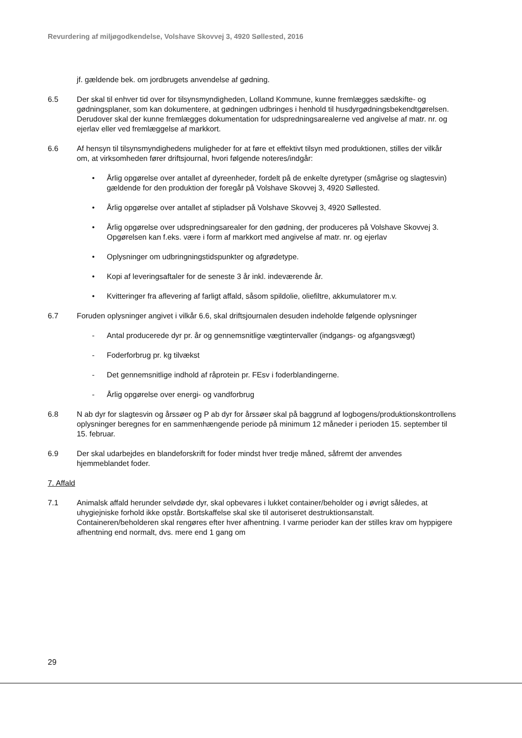Revurdering af miljøgodkendelse, Volshave Skovvej 3, 4920 Søllested, 2016
jf. gældende bek. om jordbrugets anvendelse af gødning.
6.5 Der skal til enhver tid over for tilsynsmyndigheden, Lolland Kommune, kunne fremlægges sædskifte- og gødningsplaner, som kan dokumentere, at gødningen udbringes i henhold til husdyrgødningsbekendtgørelsen. Derudover skal der kunne fremlægges dokumentation for udspredningsarealerne ved angivelse af matr. nr. og ejerlav eller ved fremlæggelse af markkort.
6.6 Af hensyn til tilsynsmyndighedens muligheder for at føre et effektivt tilsyn med produktionen, stilles der vilkår om, at virksomheden fører driftsjournal, hvori følgende noteres/indgår:
• Årlig opgørelse over antallet af dyreenheder, fordelt på de enkelte dyretyper (smågrise og slagtesvin) gældende for den produktion der foregår på Volshave Skovvej 3, 4920 Søllested.
• Årlig opgørelse over antallet af stipladser på Volshave Skovvej 3, 4920 Søllested.
• Årlig opgørelse over udspredningsarealer for den gødning, der produceres på Volshave Skovvej 3. Opgørelsen kan f.eks. være i form af markkort med angivelse af matr. nr. og ejerlav
• Oplysninger om udbringningstidspunkter og afgrødetype.
• Kopi af leveringsaftaler for de seneste 3 år inkl. indeværende år.
• Kvitteringer fra aflevering af farligt affald, såsom spildolie, oliefiltre, akkumulatorer m.v.
6.7 Foruden oplysninger angivet i vilkår 6.6, skal driftsjournalen desuden indeholde følgende oplysninger
- Antal producerede dyr pr. år og gennemsnitlige vægtintervaller (indgangs- og afgangsvægt)
- Foderforbrug pr. kg tilvækst
- Det gennemsnitlige indhold af råprotein pr. FEsv i foderblandingerne.
- Årlig opgørelse over energi- og vandforbrug
6.8 N ab dyr for slagtesvin og årssøer og P ab dyr for årssøer skal på baggrund af logbogens/produktionskontrollens oplysninger beregnes for en sammenhængende periode på minimum 12 måneder i perioden 15. september til 15. februar.
6.9 Der skal udarbejdes en blandeforskrift for foder mindst hver tredje måned, såfremt der anvendes hjemmeblandet foder.
7. Affald
7.1 Animalsk affald herunder selvdøde dyr, skal opbevares i lukket container/beholder og i øvrigt således, at uhygiejniske forhold ikke opstår. Bortskaffelse skal ske til autoriseret destruktionsanstalt. Containeren/beholderen skal rengøres efter hver afhentning. I varme perioder kan der stilles krav om hyppigere afhentning end normalt, dvs. mere end 1 gang om
29